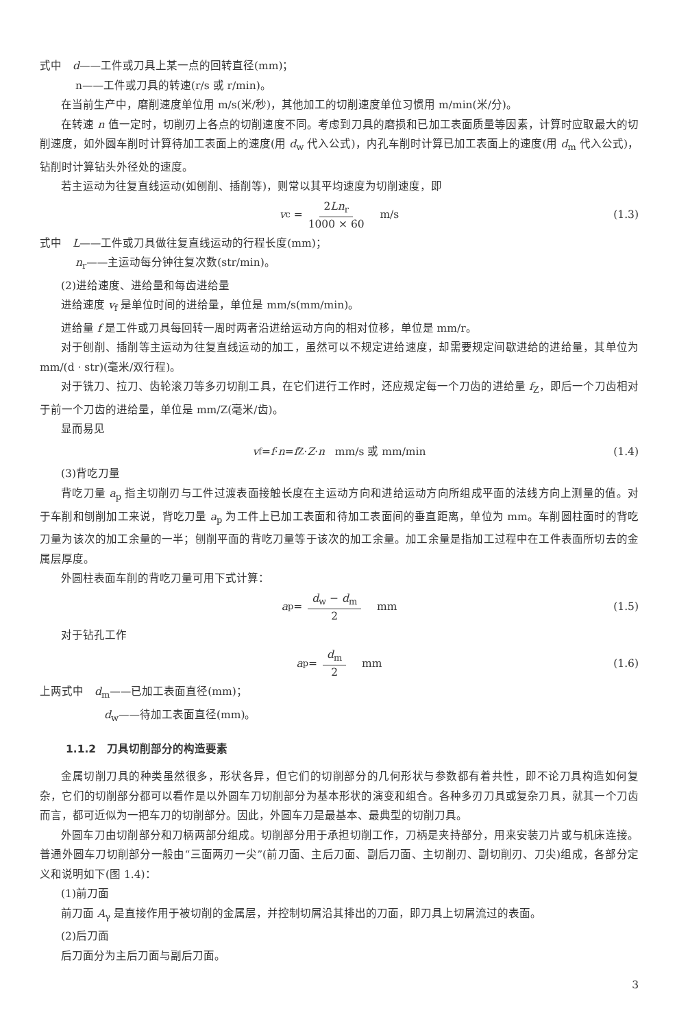式中　d——工件或刀具上某一点的回转直径(mm)；
n——工件或刀具的转速(r/s 或 r/min)。
在当前生产中，磨削速度单位用 m/s(米/秒)，其他加工的切削速度单位习惯用 m/min(米/分)。
在转速 n 值一定时，切削刃上各点的切削速度不同。考虑到刀具的磨损和已加工表面质量等因素，计算时应取最大的切削速度，如外圆车削时计算待加工表面上的速度(用 d<sub>w</sub> 代入公式)，内孔车削时计算已加工表面上的速度(用 d<sub>m</sub> 代入公式)，钻削时计算钻头外径处的速度。
若主运动为往复直线运动(如刨削、插削等)，则常以其平均速度为切削速度，即
v<sub>c</sub> = 2Ln<sub>r</sub> 1000 × 60 m/s (1.3)
式中　L——工件或刀具做往复直线运动的行程长度(mm)；
n<sub>r</sub>——主运动每分钟往复次数(str/min)。
(2)进给速度、进给量和每齿进给量
进给速度 v<sub>f</sub> 是单位时间的进给量，单位是 mm/s(mm/min)。
进给量 f 是工件或刀具每回转一周时两者沿进给运动方向的相对位移，单位是 mm/r。
对于刨削、插削等主运动为往复直线运动的加工，虽然可以不规定进给速度，却需要规定间歇进给的进给量，其单位为 mm/(d · str)(毫米/双行程)。
对于铣刀、拉刀、齿轮滚刀等多刃切削工具，在它们进行工作时，还应规定每一个刀齿的进给量 f<sub>Z</sub>，即后一个刀齿相对于前一个刀齿的进给量，单位是 mm/Z(毫米/齿)。
显而易见
v<sub>f</sub> = f · n = f<sub>Z</sub> · Z · n mm/s 或 mm/min (1.4)
(3)背吃刀量
背吃刀量 a<sub>p</sub> 指主切削刃与工件过渡表面接触长度在主运动方向和进给运动方向所组成平面的法线方向上测量的值。对于车削和刨削加工来说，背吃刀量 a<sub>p</sub> 为工件上已加工表面和待加工表面间的垂直距离，单位为 mm。车削圆柱面时的背吃刀量为该次的加工余量的一半；刨削平面的背吃刀量等于该次的加工余量。加工余量是指加工过程中在工件表面所切去的金属层厚度。
外圆柱表面车削的背吃刀量可用下式计算：
a<sub>p</sub> = d<sub>w</sub> − d<sub>m</sub> 2 mm (1.5)
对于钻孔工作
a<sub>p</sub> = d<sub>m</sub> 2 mm (1.6)
上两式中　d<sub>m</sub>——已加工表面直径(mm)；
d<sub>w</sub>——待加工表面直径(mm)。
1.1.2　刀具切削部分的构造要素
金属切削刀具的种类虽然很多，形状各异，但它们的切削部分的几何形状与参数都有着共性，即不论刀具构造如何复杂，它们的切削部分都可以看作是以外圆车刀切削部分为基本形状的演变和组合。各种多刃刀具或复杂刀具，就其一个刀齿而言，都可近似为一把车刀的切削部分。因此，外圆车刀是最基本、最典型的切削刀具。
外圆车刀由切削部分和刀柄两部分组成。切削部分用于承担切削工作，刀柄是夹持部分，用来安装刀片或与机床连接。普通外圆车刀切削部分一般由“三面两刃一尖”(前刀面、主后刀面、副后刀面、主切削刃、副切削刃、刀尖)组成，各部分定义和说明如下(图 1.4)：
(1)前刀面
前刀面 A<sub>γ</sub> 是直接作用于被切削的金属层，并控制切屑沿其排出的刀面，即刀具上切屑流过的表面。
(2)后刀面
后刀面分为主后刀面与副后刀面。
3